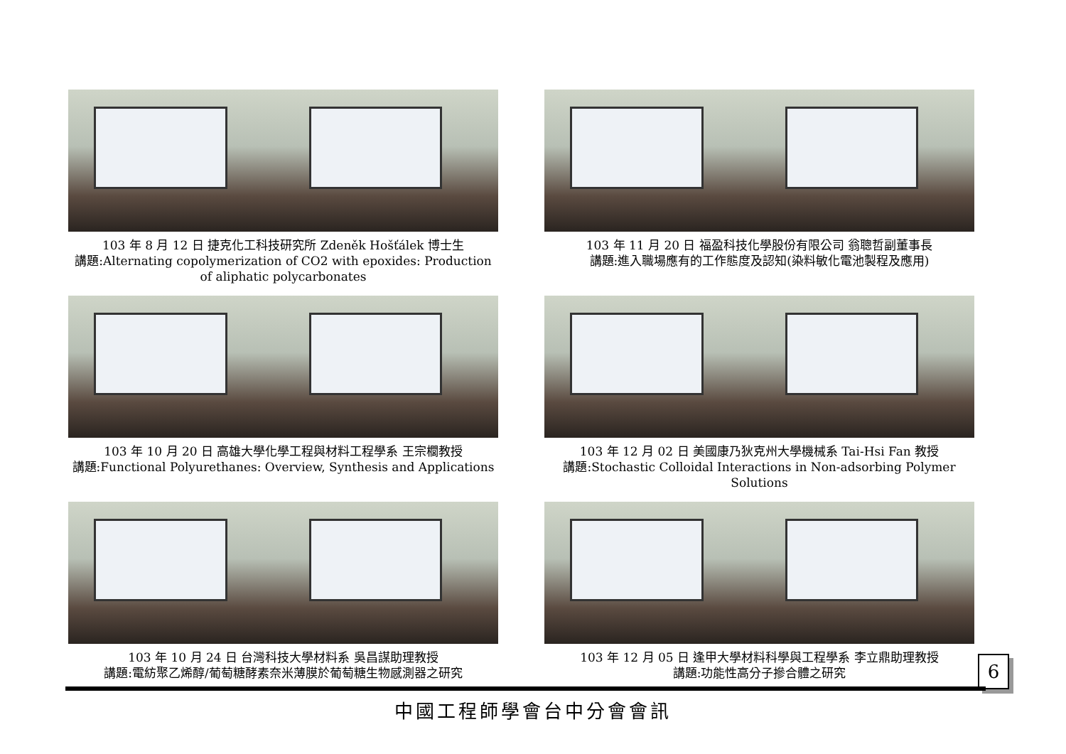103 年 8 月 12 日 捷克化工科技研究所 Zdeněk Hošťálek 博士生
講題:Alternating copolymerization of CO2 with epoxides: Production of aliphatic polycarbonates
103 年 11 月 20 日 福盈科技化學股份有限公司 翁聰哲副董事長
講題:進入職場應有的工作態度及認知(染料敏化電池製程及應用)
103 年 10 月 20 日 高雄大學化學工程與材料工程學系 王宗櫚教授
講題:Functional Polyurethanes: Overview, Synthesis and Applications
103 年 12 月 02 日 美國康乃狄克州大學機械系 Tai-Hsi Fan 教授
講題:Stochastic Colloidal Interactions in Non-adsorbing Polymer Solutions
103 年 10 月 24 日 台灣科技大學材料系 吳昌謀助理教授
講題:電紡聚乙烯醇/葡萄糖酵素奈米薄膜於葡萄糖生物感測器之研究
103 年 12 月 05 日 逢甲大學材料科學與工程學系 李立鼎助理教授
講題:功能性高分子摻合體之研究
6
中國工程師學會台中分會會訊